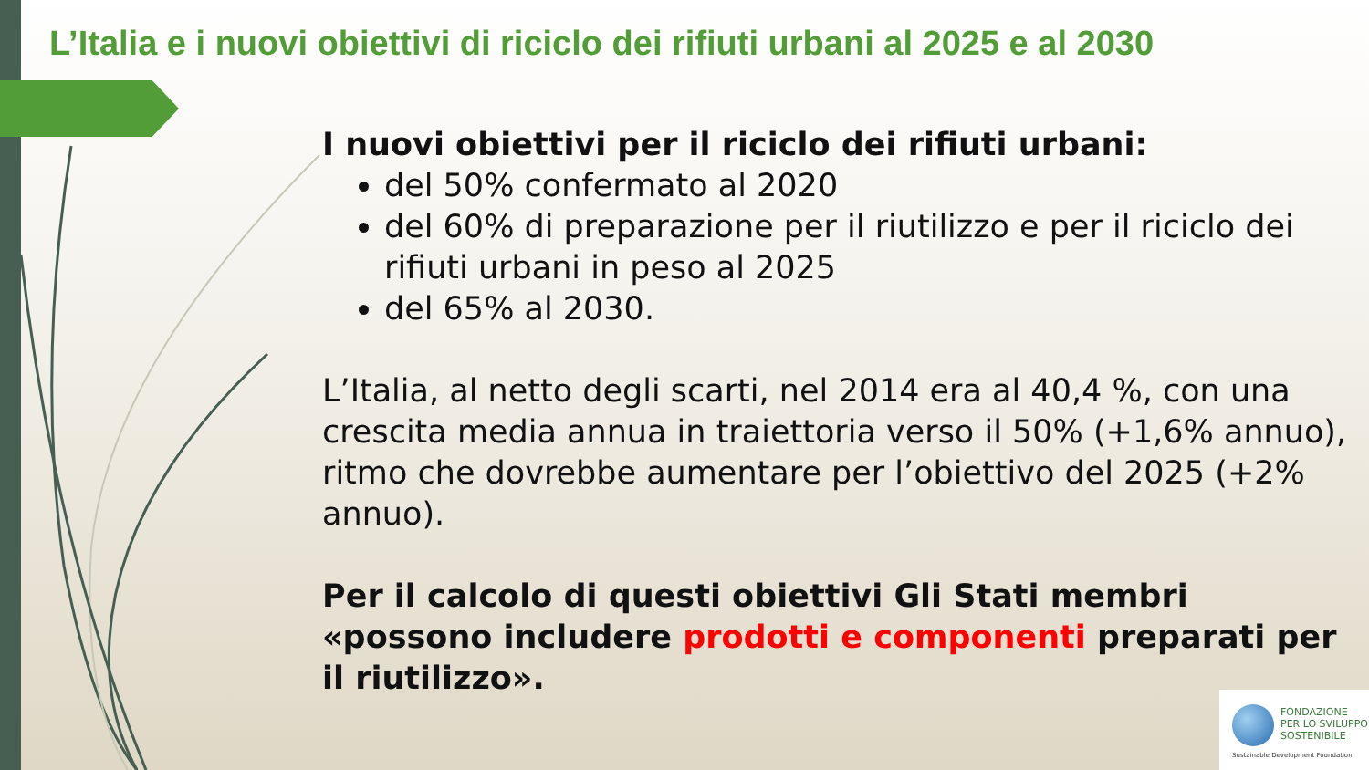L’Italia e i nuovi obiettivi di riciclo dei rifiuti urbani al 2025 e al 2030
I nuovi obiettivi per il riciclo dei rifiuti urbani:
del 50% confermato al 2020
del 60% di preparazione per il riutilizzo e per il riciclo dei rifiuti urbani in peso al 2025
del 65% al 2030.
L’Italia, al netto degli scarti, nel 2014 era al 40,4 %, con una crescita media annua in traiettoria verso il 50% (+1,6% annuo), ritmo che dovrebbe aumentare per l’obiettivo del 2025 (+2% annuo).
Per il calcolo di questi obiettivi Gli Stati membri «possono includere prodotti e componenti preparati per il riutilizzo».
FONDAZIONE
PER LO SVILUPPO
SOSTENIBILE
Sustainable Development Foundation